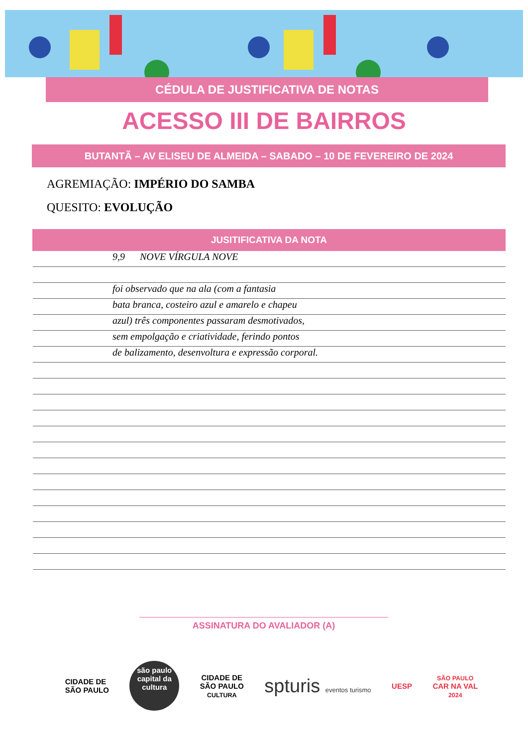CÉDULA DE JUSTIFICATIVA DE NOTAS
ACESSO III DE BAIRROS
BUTANTÃ – AV ELISEU DE ALMEIDA – SABADO – 10 DE FEVEREIRO DE 2024
AGREMIAÇÃO: IMPÉRIO DO SAMBA
QUESITO: EVOLUÇÃO
JUSITIFICATIVA DA NOTA
9,9 NOVE VÍRGULA NOVE
foi observado que na ala (com a fantasia
bata branca, costeiro azul e amarelo e chapeu
azul) três componentes passaram desmotivados,
sem empolgação e criatividade, ferindo pontos
de balizamento, desenvoltura e expressão corporal.
ASSINATURA DO AVALIADOR (A)
CIDADE DE
SÃO PAULO
são paulo capital da cultura
CIDADE DE
SÃO PAULO
CULTURA
spturis eventos turismo
UESP
SÃO PAULO
CAR NA VAL
2024